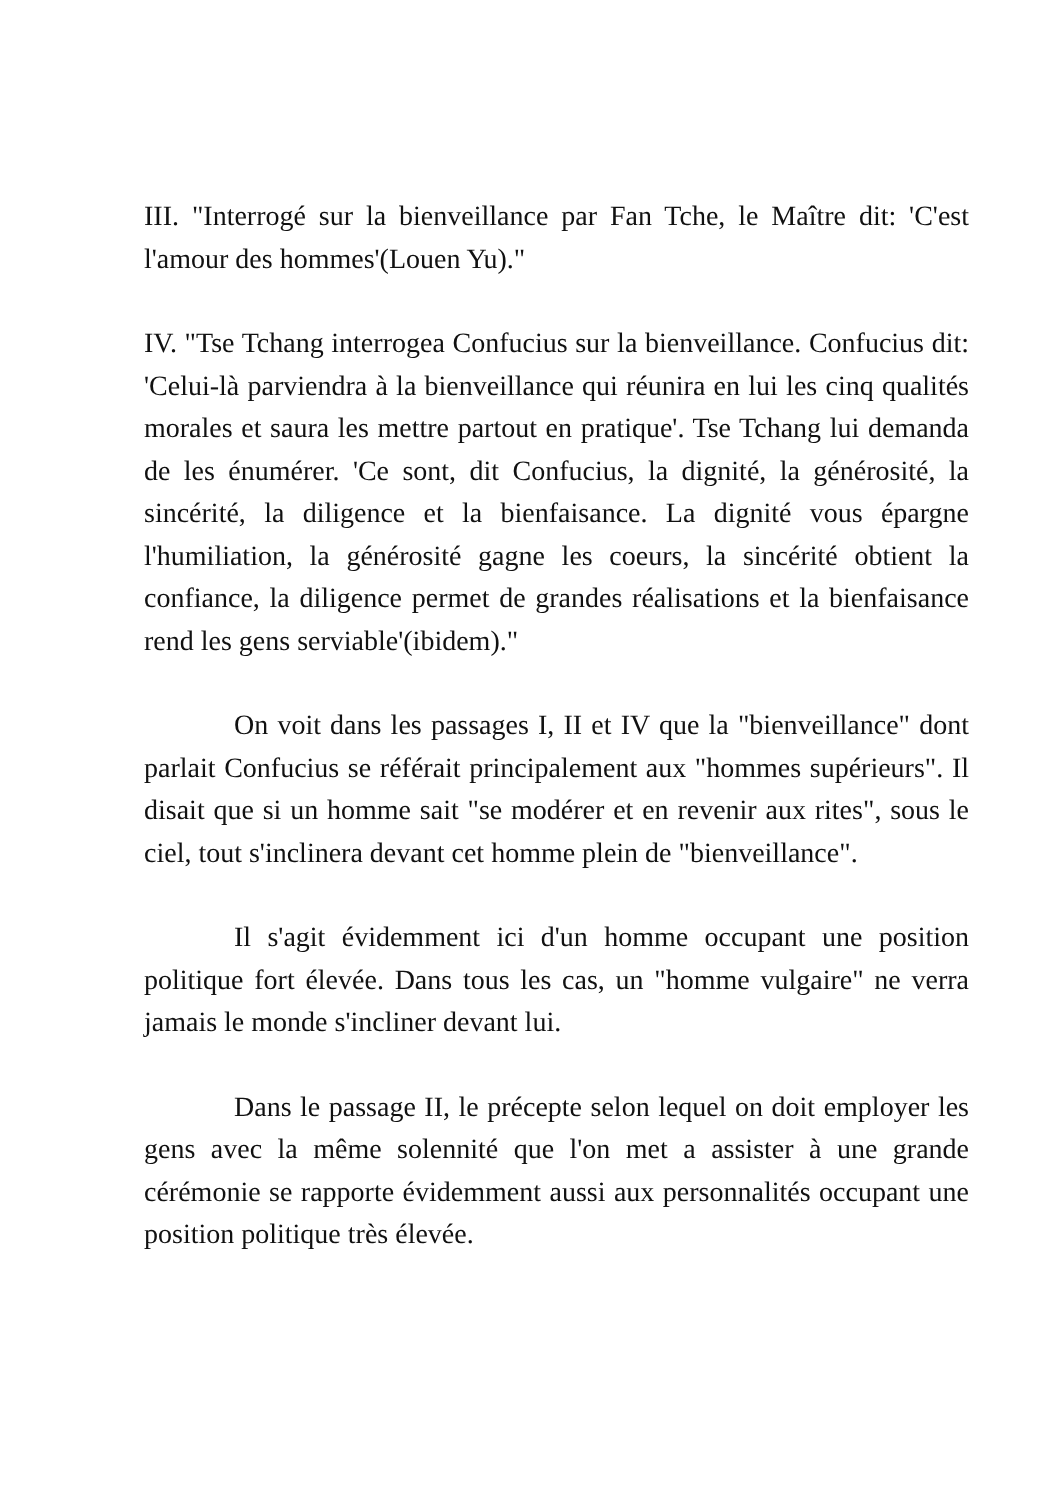III. "Interrogé sur la bienveillance par Fan Tche, le Maître dit: 'C'est l'amour des hommes'(Louen Yu)."
IV. "Tse Tchang interrogea Confucius sur la bienveillance. Confucius dit: 'Celui-là parviendra à la bienveillance qui réunira en lui les cinq qualités morales et saura les mettre partout en pratique'. Tse Tchang lui demanda de les énumérer. 'Ce sont, dit Confucius, la dignité, la générosité, la sincérité, la diligence et la bienfaisance. La dignité vous épargne l'humiliation, la générosité gagne les coeurs, la sincérité obtient la confiance, la diligence permet de grandes réalisations et la bienfaisance rend les gens serviable'(ibidem)."
On voit dans les passages I, II et IV que la "bienveillance" dont parlait Confucius se référait principalement aux "hommes supérieurs". Il disait que si un homme sait "se modérer et en revenir aux rites", sous le ciel, tout s'inclinera devant cet homme plein de "bienveillance".
Il s'agit évidemment ici d'un homme occupant une position politique fort élevée. Dans tous les cas, un "homme vulgaire" ne verra jamais le monde s'incliner devant lui.
Dans le passage II, le précepte selon lequel on doit employer les gens avec la même solennité que l'on met a assister à une grande cérémonie se rapporte évidemment aussi aux personnalités occupant une position politique très élevée.